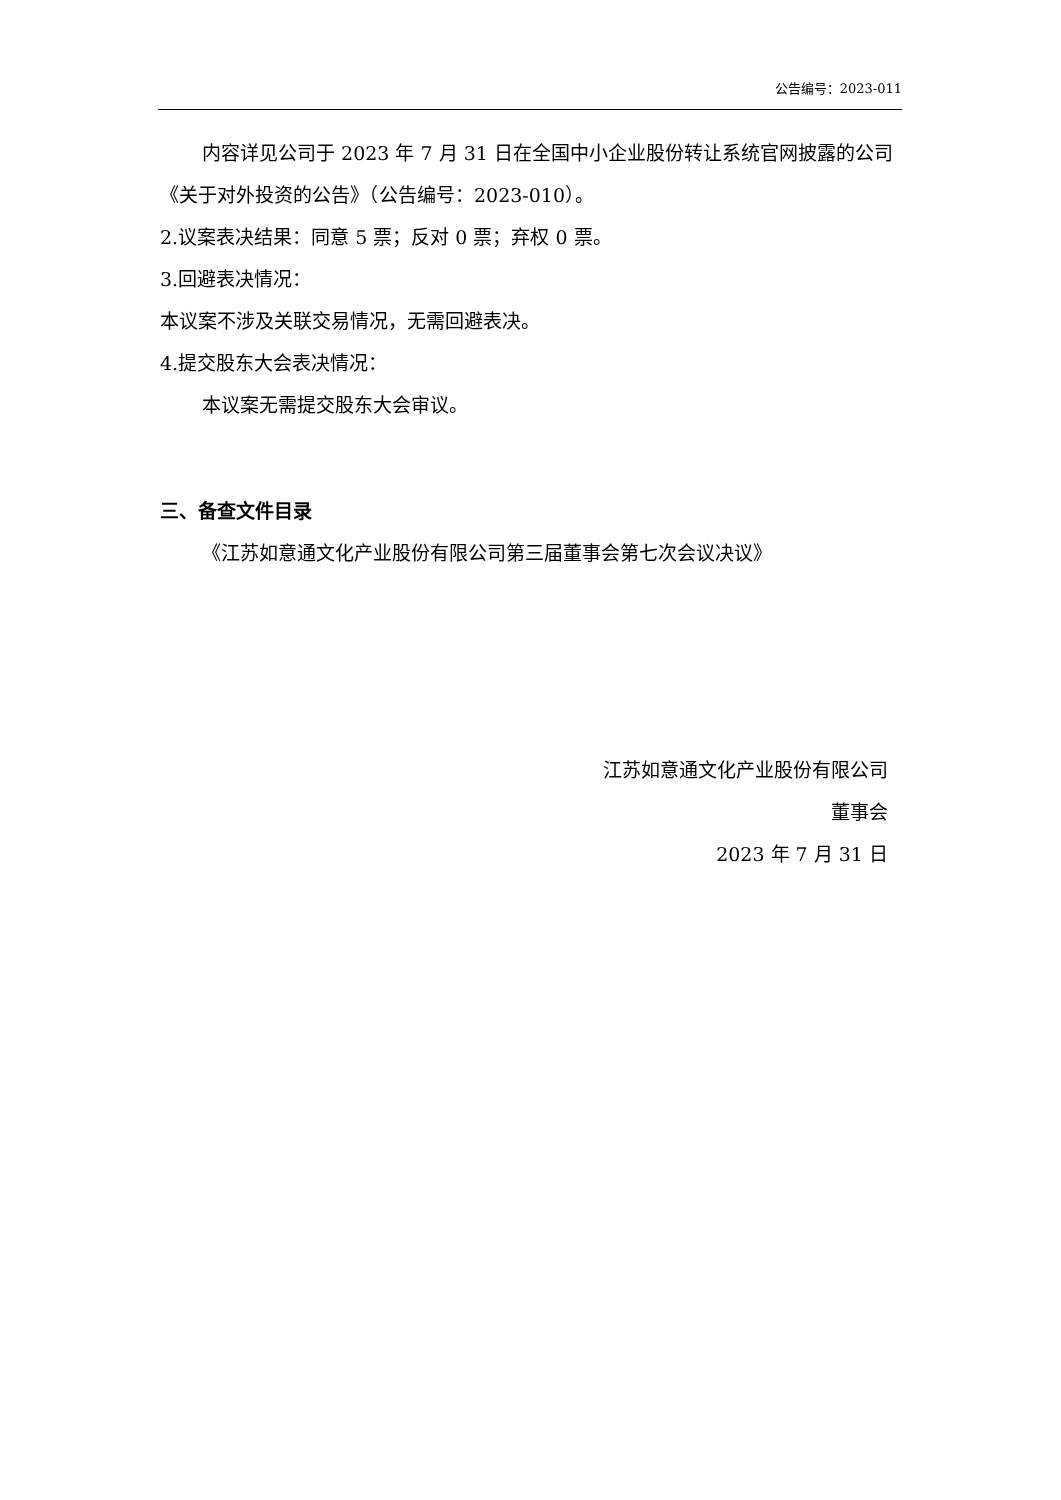公告编号：2023-011
内容详见公司于 2023 年 7 月 31 日在全国中小企业股份转让系统官网披露的公司《关于对外投资的公告》（公告编号：2023-010）。
2.议案表决结果：同意 5 票；反对 0 票；弃权 0 票。
3.回避表决情况：
本议案不涉及关联交易情况，无需回避表决。
4.提交股东大会表决情况：
本议案无需提交股东大会审议。
三、备查文件目录
《江苏如意通文化产业股份有限公司第三届董事会第七次会议决议》
江苏如意通文化产业股份有限公司
董事会
2023 年 7 月 31 日